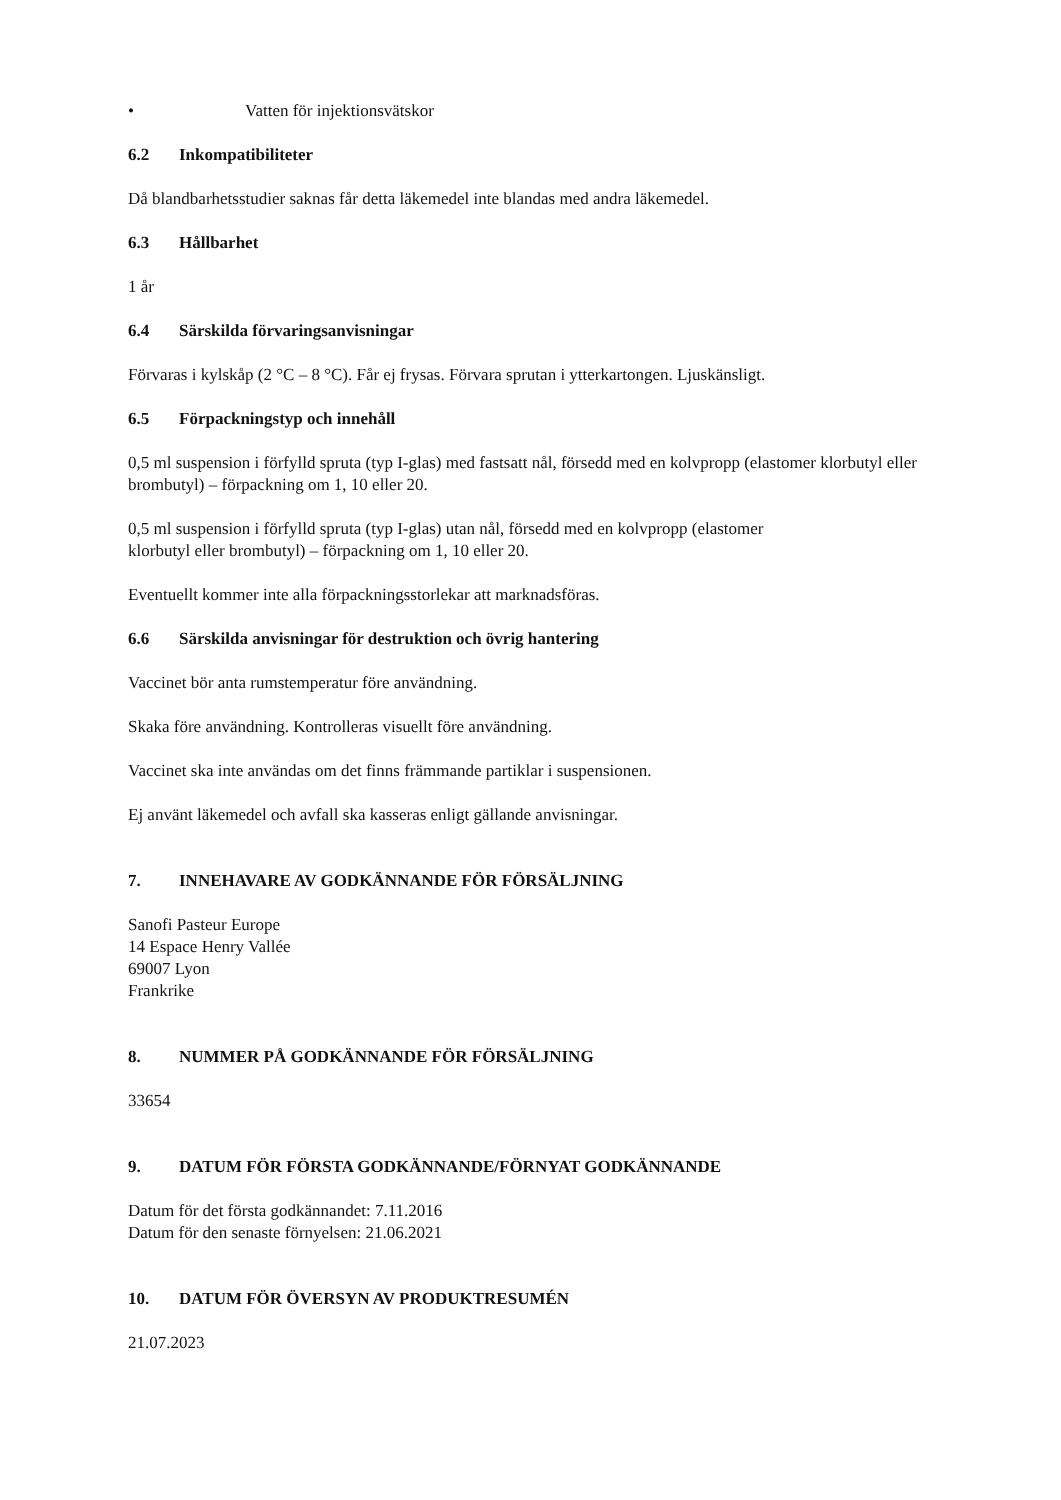• Vatten för injektionsvätskor
6.2 Inkompatibiliteter
Då blandbarhetsstudier saknas får detta läkemedel inte blandas med andra läkemedel.
6.3 Hållbarhet
1 år
6.4 Särskilda förvaringsanvisningar
Förvaras i kylskåp (2 °C – 8 °C). Får ej frysas. Förvara sprutan i ytterkartongen. Ljuskänsligt.
6.5 Förpackningstyp och innehåll
0,5 ml suspension i förfylld spruta (typ I-glas) med fastsatt nål, försedd med en kolvpropp (elastomer klorbutyl eller brombutyl) – förpackning om 1, 10 eller 20.
0,5 ml suspension i förfylld spruta (typ I-glas) utan nål, försedd med en kolvpropp (elastomer
klorbutyl eller brombutyl) – förpackning om 1, 10 eller 20.
Eventuellt kommer inte alla förpackningsstorlekar att marknadsföras.
6.6 Särskilda anvisningar för destruktion och övrig hantering
Vaccinet bör anta rumstemperatur före användning.
Skaka före användning. Kontrolleras visuellt före användning.
Vaccinet ska inte användas om det finns främmande partiklar i suspensionen.
Ej använt läkemedel och avfall ska kasseras enligt gällande anvisningar.
7. INNEHAVARE AV GODKÄNNANDE FÖR FÖRSÄLJNING
Sanofi Pasteur Europe
14 Espace Henry Vallée
69007 Lyon
Frankrike
8. NUMMER PÅ GODKÄNNANDE FÖR FÖRSÄLJNING
33654
9. DATUM FÖR FÖRSTA GODKÄNNANDE/FÖRNYAT GODKÄNNANDE
Datum för det första godkännandet: 7.11.2016
Datum för den senaste förnyelsen: 21.06.2021
10. DATUM FÖR ÖVERSYN AV PRODUKTRESUMÉN
21.07.2023